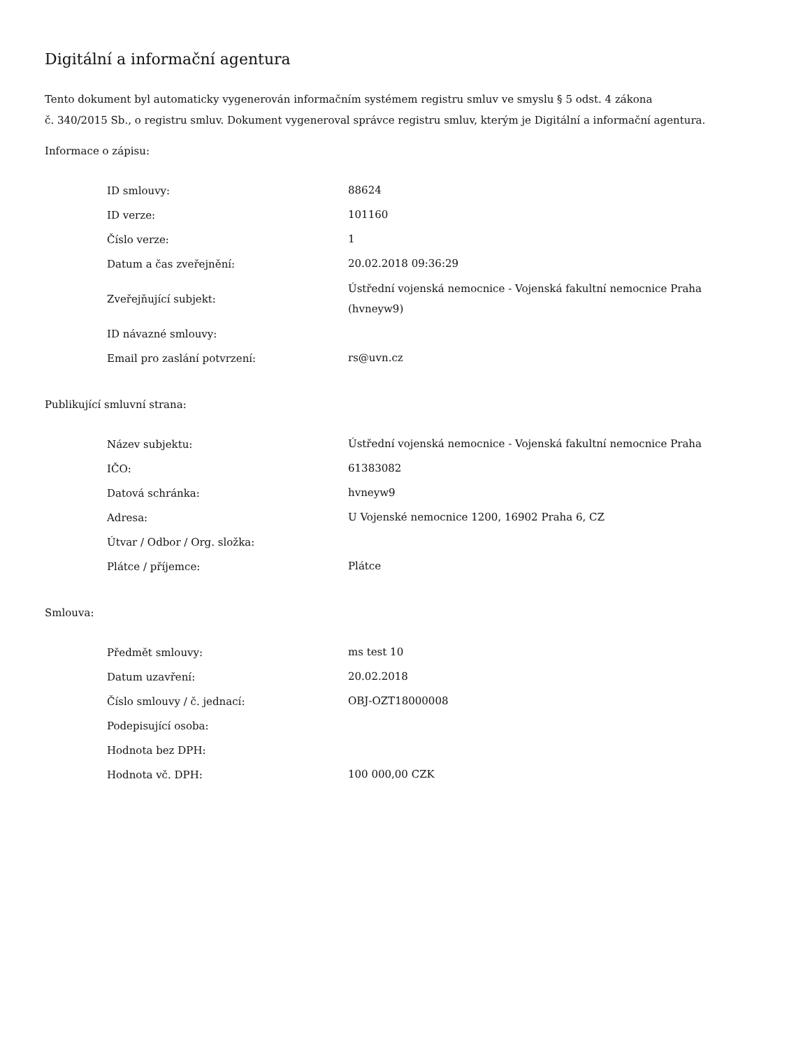Digitální a informační agentura
Tento dokument byl automaticky vygenerován informačním systémem registru smluv ve smyslu § 5 odst. 4 zákona
č. 340/2015 Sb., o registru smluv. Dokument vygeneroval správce registru smluv, kterým je Digitální a informační agentura.
Informace o zápisu:
| ID smlouvy: | 88624 |
| ID verze: | 101160 |
| Číslo verze: | 1 |
| Datum a čas zveřejnění: | 20.02.2018 09:36:29 |
| Zveřejňující subjekt: | Ústřední vojenská nemocnice - Vojenská fakultní nemocnice Praha (hvneyw9) |
| ID návazné smlouvy: | |
| Email pro zaslání potvrzení: | rs@uvn.cz |
Publikující smluvní strana:
| Název subjektu: | Ústřední vojenská nemocnice - Vojenská fakultní nemocnice Praha |
| IČO: | 61383082 |
| Datová schránka: | hvneyw9 |
| Adresa: | U Vojenské nemocnice 1200, 16902 Praha 6, CZ |
| Útvar / Odbor / Org. složka: | |
| Plátce / příjemce: | Plátce |
Smlouva:
| Předmět smlouvy: | ms test 10 |
| Datum uzavření: | 20.02.2018 |
| Číslo smlouvy / č. jednací: | OBJ-OZT18000008 |
| Podepisující osoba: | |
| Hodnota bez DPH: | |
| Hodnota vč. DPH: | 100 000,00 CZK |